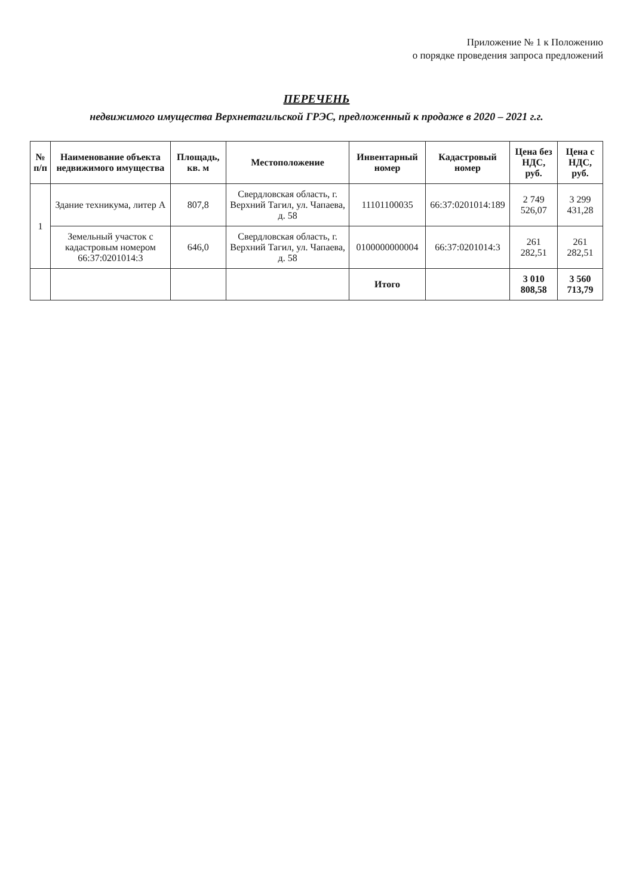Приложение № 1 к Положению
о порядке проведения запроса предложений
ПЕРЕЧЕНЬ
недвижимого имущества Верхнетагильской ГРЭС, предложенный к продаже в 2020 – 2021 г.г.
| № п/п | Наименование объекта недвижимого имущества | Площадь, кв. м | Местоположение | Инвентарный номер | Кадастровый номер | Цена без НДС, руб. | Цена с НДС, руб. |
| --- | --- | --- | --- | --- | --- | --- | --- |
| 1 | Здание техникума, литер А | 807,8 | Свердловская область, г. Верхний Тагил, ул. Чапаева, д. 58 | 11101100035 | 66:37:0201014:189 | 2 749 526,07 | 3 299 431,28 |
| | Земельный участок с кадастровым номером 66:37:0201014:3 | 646,0 | Свердловская область, г. Верхний Тагил, ул. Чапаева, д. 58 | 0100000000004 | 66:37:0201014:3 | 261 282,51 | 261 282,51 |
| | | | | Итого | | 3 010 808,58 | 3 560 713,79 |